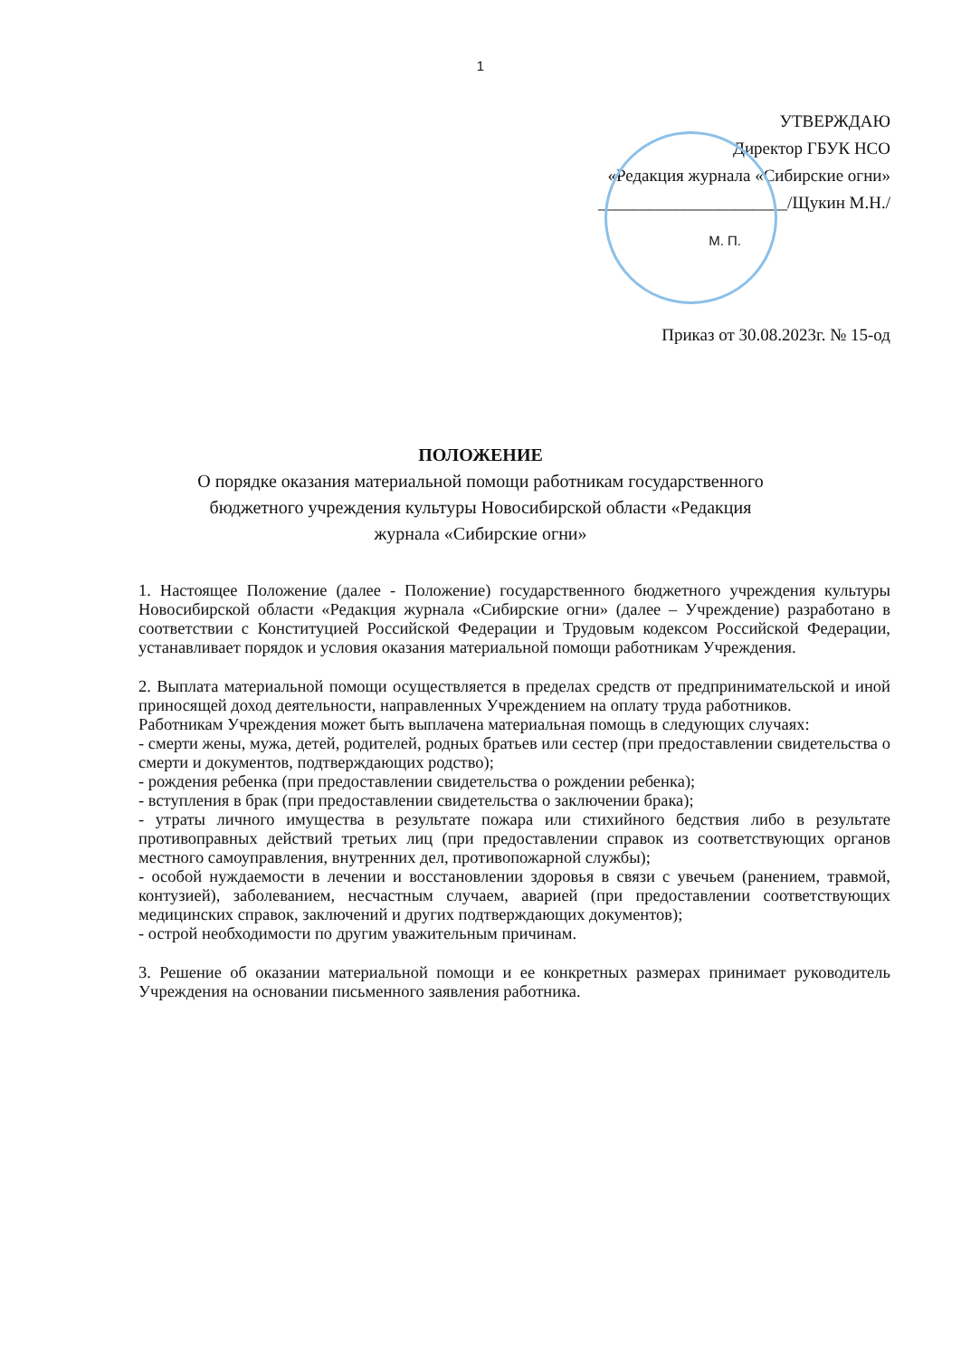1
УТВЕРЖДАЮ
Директор ГБУК НСО
«Редакция журнала «Сибирские огни»
______________________/Щукин М.Н./
М. П.
Приказ от 30.08.2023г. № 15-од
ПОЛОЖЕНИЕ
О порядке оказания материальной помощи работникам государственного
бюджетного учреждения культуры Новосибирской области «Редакция
журнала «Сибирские огни»
1. Настоящее Положение (далее - Положение) государственного бюджетного учреждения культуры Новосибирской области «Редакция журнала «Сибирские огни» (далее – Учреждение) разработано в соответствии с Конституцией Российской Федерации и Трудовым кодексом Российской Федерации, устанавливает порядок и условия оказания материальной помощи работникам Учреждения.
2. Выплата материальной помощи осуществляется в пределах средств от предпринимательской и иной приносящей доход деятельности, направленных Учреждением на оплату труда работников.
Работникам Учреждения может быть выплачена материальная помощь в следующих случаях:
- смерти жены, мужа, детей, родителей, родных братьев или сестер (при предоставлении свидетельства о смерти и документов, подтверждающих родство);
- рождения ребенка (при предоставлении свидетельства о рождении ребенка);
- вступления в брак (при предоставлении свидетельства о заключении брака);
- утраты личного имущества в результате пожара или стихийного бедствия либо в результате противоправных действий третьих лиц (при предоставлении справок из соответствующих органов местного самоуправления, внутренних дел, противопожарной службы);
- особой нуждаемости в лечении и восстановлении здоровья в связи с увечьем (ранением, травмой, контузией), заболеванием, несчастным случаем, аварией (при предоставлении соответствующих медицинских справок, заключений и других подтверждающих документов);
- острой необходимости по другим уважительным причинам.
3. Решение об оказании материальной помощи и ее конкретных размерах принимает руководитель Учреждения на основании письменного заявления работника.